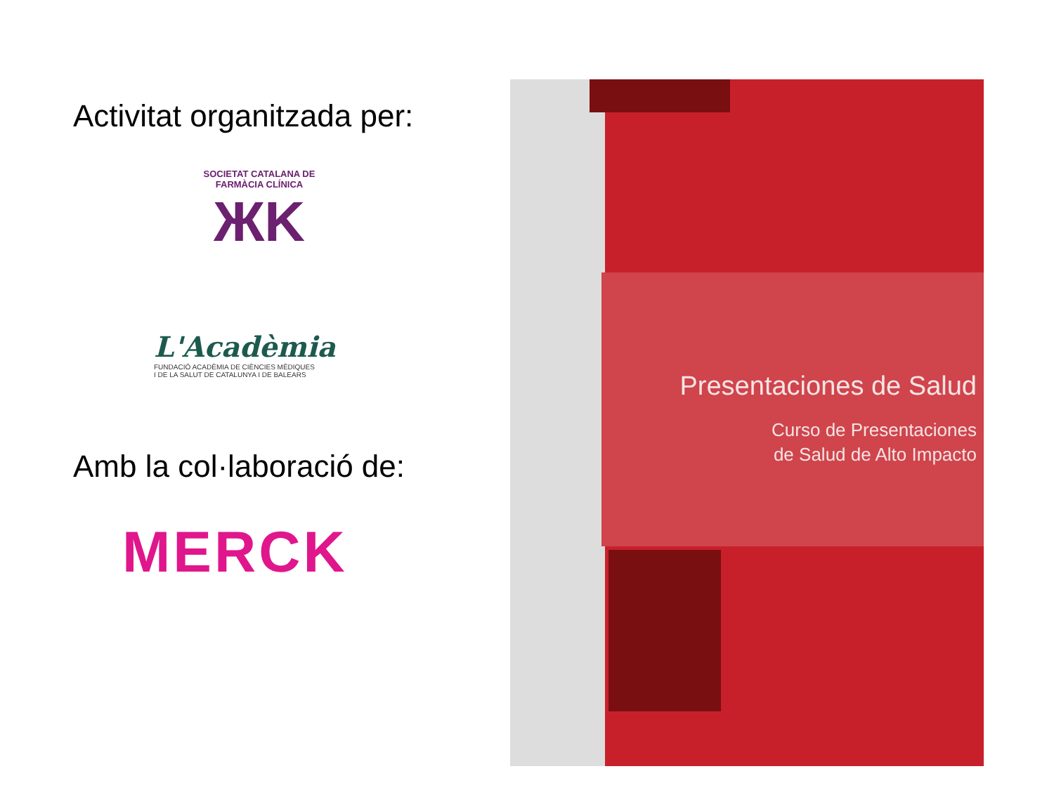Activitat organitzada per:
SOCIETAT CATALANA DE FARMÀCIA CLÍNICA
ЖK
L'Acadèmia
FUNDACIÓ ACADÈMIA DE CIÈNCIES MÈDIQUES
I DE LA SALUT DE CATALUNYA I DE BALEARS
Amb la col·laboració de:
MERCK
Presentaciones de Salud
Curso de Presentaciones
de Salud de Alto Impacto